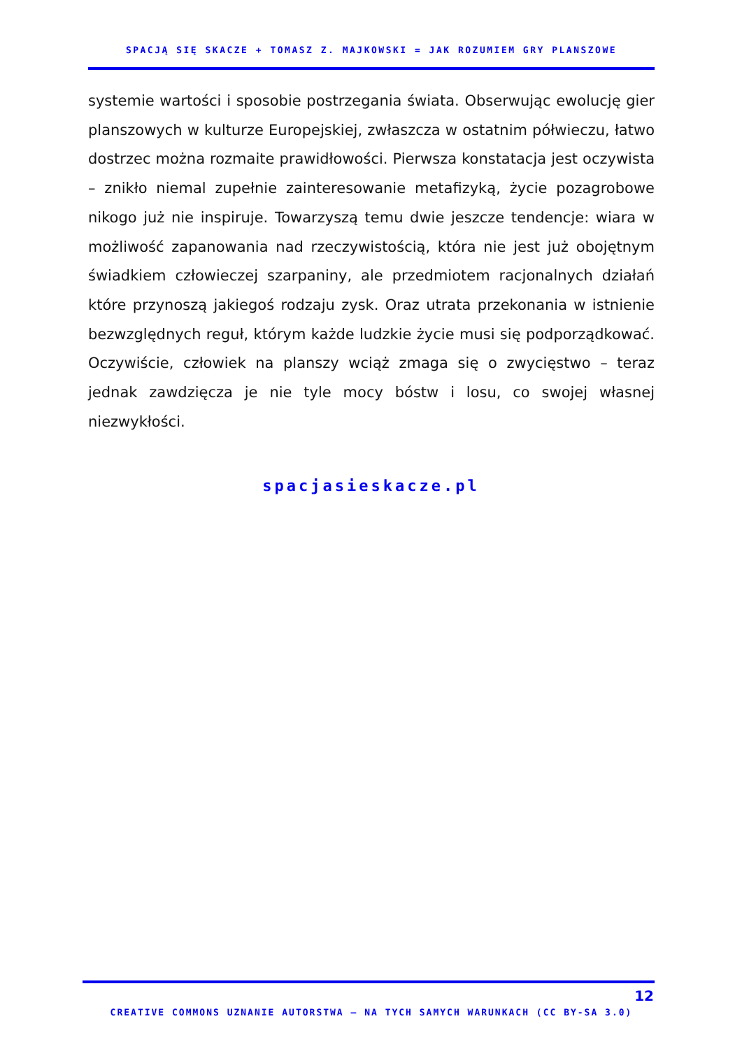SPACJĄ SIĘ SKACZE + TOMASZ Z. MAJKOWSKI = JAK ROZUMIEM GRY PLANSZOWE
systemie wartości i sposobie postrzegania świata. Obserwując ewolucję gier planszowych w kulturze Europejskiej, zwłaszcza w ostatnim półwieczu, łatwo dostrzec można rozmaite prawidłowości. Pierwsza konstatacja jest oczywista – znikło niemal zupełnie zainteresowanie metafizyką, życie pozagrobowe nikogo już nie inspiruje. Towarzyszą temu dwie jeszcze tendencje: wiara w możliwość zapanowania nad rzeczywistością, która nie jest już obojętnym świadkiem człowieczej szarpaniny, ale przedmiotem racjonalnych działań które przynoszą jakiegoś rodzaju zysk. Oraz utrata przekonania w istnienie bezwzględnych reguł, którym każde ludzkie życie musi się podporządkować. Oczywiście, człowiek na planszy wciąż zmaga się o zwycięstwo – teraz jednak zawdzięcza je nie tyle mocy bóstw i losu, co swojej własnej niezwykłości.
spacjasieskacze.pl
12
CREATIVE COMMONS UZNANIE AUTORSTWA – NA TYCH SAMYCH WARUNKACH (CC BY-SA 3.0)